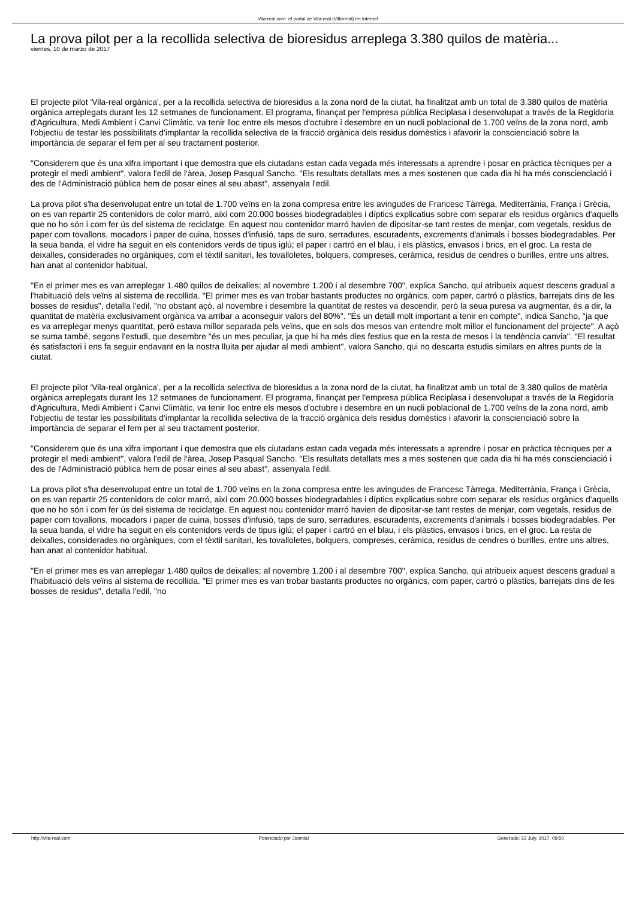Vila-real.com: el portal de Vila-real (Villarreal) en Internet
La prova pilot per a la recollida selectiva de bioresidus arreplega 3.380 quilos de matèria...
viernes, 10 de marzo de 2017
El projecte pilot 'Vila-real orgànica', per a la recollida selectiva de bioresidus a la zona nord de la ciutat, ha finalitzat amb un total de 3.380 quilos de matèria orgànica arreplegats durant les 12 setmanes de funcionament. El programa, finançat per l'empresa pública Reciplasa i desenvolupat a través de la Regidoria d'Agricultura, Medi Ambient i Canvi Climàtic, va tenir lloc entre els mesos d'octubre i desembre en un nucli poblacional de 1.700 veïns de la zona nord, amb l'objectiu de testar les possibilitats d'implantar la recollida selectiva de la fracció orgànica dels residus domèstics i afavorir la conscienciació sobre la importància de separar el fem per al seu tractament posterior.
"Considerem que és una xifra important i que demostra que els ciutadans estan cada vegada més interessats a aprendre i posar en pràctica tècniques per a protegir el medi ambient", valora l'edil de l'àrea, Josep Pasqual Sancho. "Els resultats detallats mes a mes sostenen que cada dia hi ha més conscienciació i des de l'Administració pública hem de posar eines al seu abast", assenyala l'edil.
La prova pilot s'ha desenvolupat entre un total de 1.700 veïns en la zona compresa entre les avingudes de Francesc Tàrrega, Mediterrània, França i Grècia, on es van repartir 25 contenidors de color marró, així com 20.000 bosses biodegradables i díptics explicatius sobre com separar els residus orgànics d'aquells que no ho són i com fer ús del sistema de reciclatge. En aquest nou contenidor marró havien de dipositar-se tant restes de menjar, com vegetals, residus de paper com tovallons, mocadors i paper de cuina, bosses d'infusió, taps de suro, serradures, escuradents, excrements d'animals i bosses biodegradables. Per la seua banda, el vidre ha seguit en els contenidors verds de tipus iglú; el paper i cartró en el blau, i els plàstics, envasos i brics, en el groc. La resta de deixalles, considerades no orgàniques, com el tèxtil sanitari, les tovalloletes, bolquers, compreses, ceràmica, residus de cendres o burilles, entre uns altres, han anat al contenidor habitual.
"En el primer mes es van arreplegar 1.480 quilos de deixalles; al novembre 1.200 i al desembre 700", explica Sancho, qui atribueix aquest descens gradual a l'habituació dels veïns al sistema de recollida. "El primer mes es van trobar bastants productes no orgànics, com paper, cartró o plàstics, barrejats dins de les bosses de residus", detalla l'edil, "no obstant açò, al novembre i desembre la quantitat de restes va descendir, però la seua puresa va augmentar, és a dir, la quantitat de matèria exclusivament orgànica va arribar a aconseguir valors del 80%". "És un detall molt important a tenir en compte", indica Sancho, "ja que es va arreplegar menys quantitat, però estava millor separada pels veïns, que en sols dos mesos van entendre molt millor el funcionament del projecte". A açò se suma també, segons l'estudi, que desembre "és un mes peculiar, ja que hi ha més dies festius que en la resta de mesos i la tendència canvia". "El resultat és satisfactori i ens fa seguir endavant en la nostra lluita per ajudar al medi ambient", valora Sancho, qui no descarta estudis similars en altres punts de la ciutat.
El projecte pilot 'Vila-real orgànica', per a la recollida selectiva de bioresidus a la zona nord de la ciutat, ha finalitzat amb un total de 3.380 quilos de matèria orgànica arreplegats durant les 12 setmanes de funcionament. El programa, finançat per l'empresa pública Reciplasa i desenvolupat a través de la Regidoria d'Agricultura, Medi Ambient i Canvi Climàtic, va tenir lloc entre els mesos d'octubre i desembre en un nucli poblacional de 1.700 veïns de la zona nord, amb l'objectiu de testar les possibilitats d'implantar la recollida selectiva de la fracció orgànica dels residus domèstics i afavorir la conscienciació sobre la importància de separar el fem per al seu tractament posterior.
"Considerem que és una xifra important i que demostra que els ciutadans estan cada vegada més interessats a aprendre i posar en pràctica tècniques per a protegir el medi ambient", valora l'edil de l'àrea, Josep Pasqual Sancho. "Els resultats detallats mes a mes sostenen que cada dia hi ha més conscienciació i des de l'Administració pública hem de posar eines al seu abast", assenyala l'edil.
La prova pilot s'ha desenvolupat entre un total de 1.700 veïns en la zona compresa entre les avingudes de Francesc Tàrrega, Mediterrània, França i Grècia, on es van repartir 25 contenidors de color marró, així com 20.000 bosses biodegradables i díptics explicatius sobre com separar els residus orgànics d'aquells que no ho són i com fer ús del sistema de reciclatge. En aquest nou contenidor marró havien de dipositar-se tant restes de menjar, com vegetals, residus de paper com tovallons, mocadors i paper de cuina, bosses d'infusió, taps de suro, serradures, escuradents, excrements d'animals i bosses biodegradables. Per la seua banda, el vidre ha seguit en els contenidors verds de tipus iglú; el paper i cartró en el blau, i els plàstics, envasos i brics, en el groc. La resta de deixalles, considerades no orgàniques, com el tèxtil sanitari, les tovalloletes, bolquers, compreses, ceràmica, residus de cendres o burilles, entre uns altres, han anat al contenidor habitual.
"En el primer mes es van arreplegar 1.480 quilos de deixalles; al novembre 1.200 i al desembre 700", explica Sancho, qui atribueix aquest descens gradual a l'habituació dels veïns al sistema de recollida. "El primer mes es van trobar bastants productes no orgànics, com paper, cartró o plàstics, barrejats dins de les bosses de residus", detalla l'edil, "no
http://vila-real.com Potenciado por Joomla! Generado: 22 July, 2017, 09:50